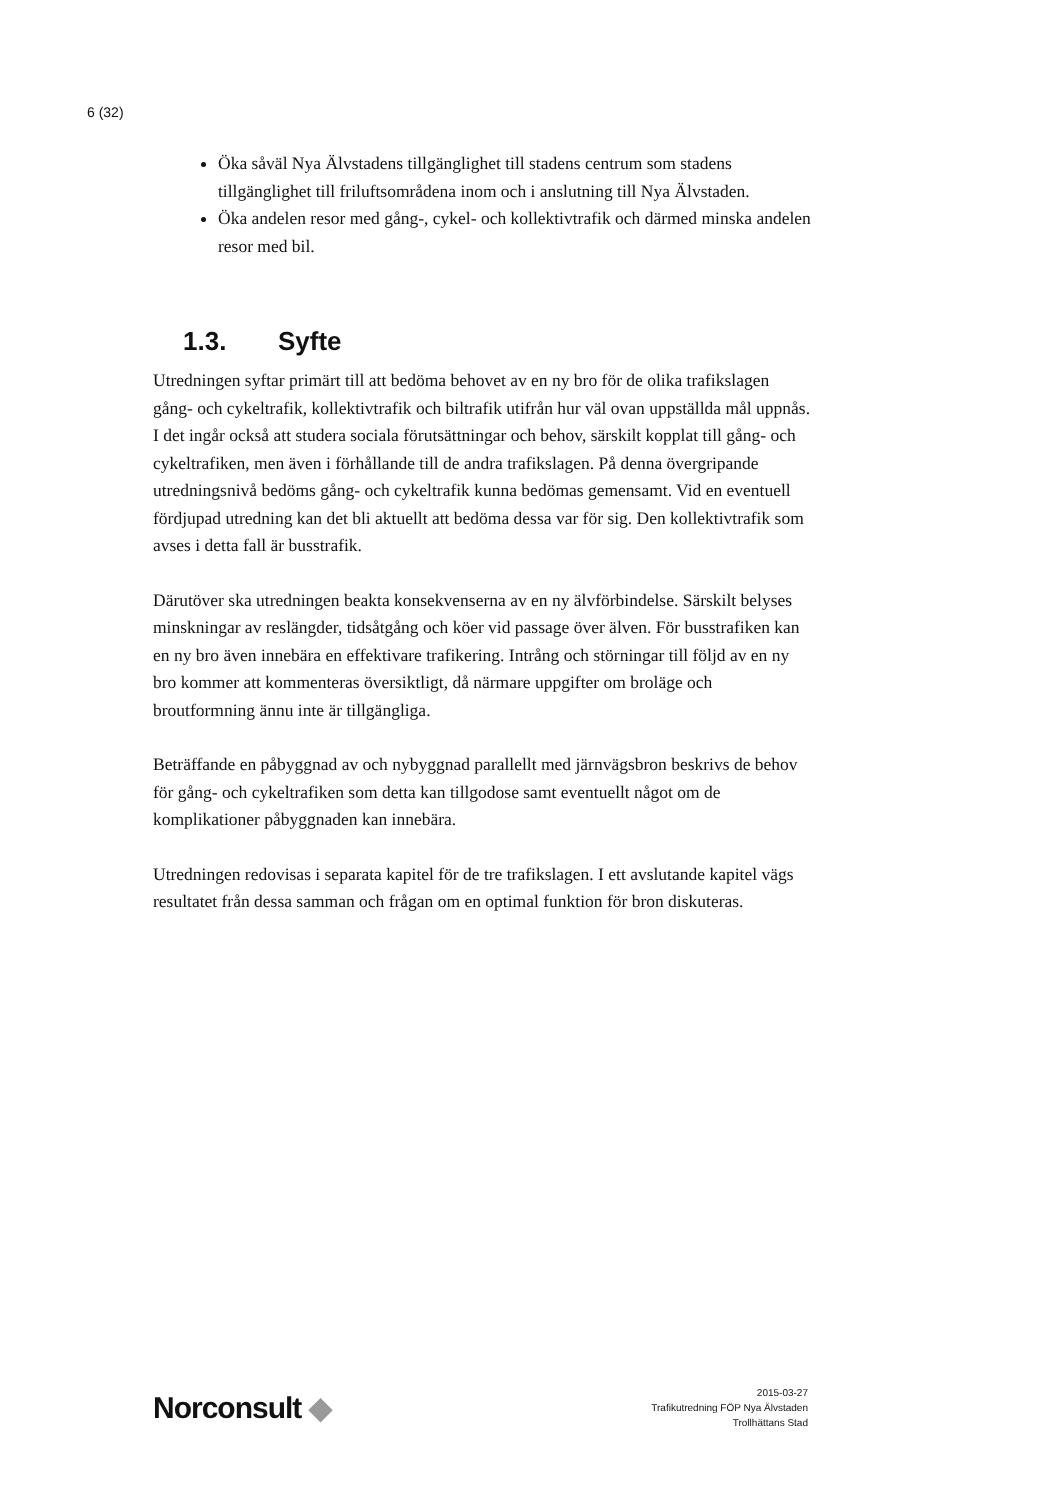6 (32)
Öka såväl Nya Älvstadens tillgänglighet till stadens centrum som stadens tillgänglighet till friluftsområdena inom och i anslutning till Nya Älvstaden.
Öka andelen resor med gång-, cykel- och kollektivtrafik och därmed minska andelen resor med bil.
1.3. Syfte
Utredningen syftar primärt till att bedöma behovet av en ny bro för de olika trafikslagen gång- och cykeltrafik, kollektivtrafik och biltrafik utifrån hur väl ovan uppställda mål uppnås. I det ingår också att studera sociala förutsättningar och behov, särskilt kopplat till gång- och cykeltrafiken, men även i förhållande till de andra trafikslagen. På denna övergripande utredningsnivå bedöms gång- och cykeltrafik kunna bedömas gemensamt. Vid en eventuell fördjupad utredning kan det bli aktuellt att bedöma dessa var för sig. Den kollektivtrafik som avses i detta fall är busstrafik.
Därutöver ska utredningen beakta konsekvenserna av en ny älvförbindelse. Särskilt belyses minskningar av reslängder, tidsåtgång och köer vid passage över älven. För busstrafiken kan en ny bro även innebära en effektivare trafikering. Intrång och störningar till följd av en ny bro kommer att kommenteras översiktligt, då närmare uppgifter om broläge och broutformning ännu inte är tillgängliga.
Beträffande en påbyggnad av och nybyggnad parallellt med järnvägsbron beskrivs de behov för gång- och cykeltrafiken som detta kan tillgodose samt eventuellt något om de komplikationer påbyggnaden kan innebära.
Utredningen redovisas i separata kapitel för de tre trafikslagen. I ett avslutande kapitel vägs resultatet från dessa samman och frågan om en optimal funktion för bron diskuteras.
Norconsult ◆
2015-03-27
Trafikutredning FÖP Nya Älvstaden
Trollhättans Stad